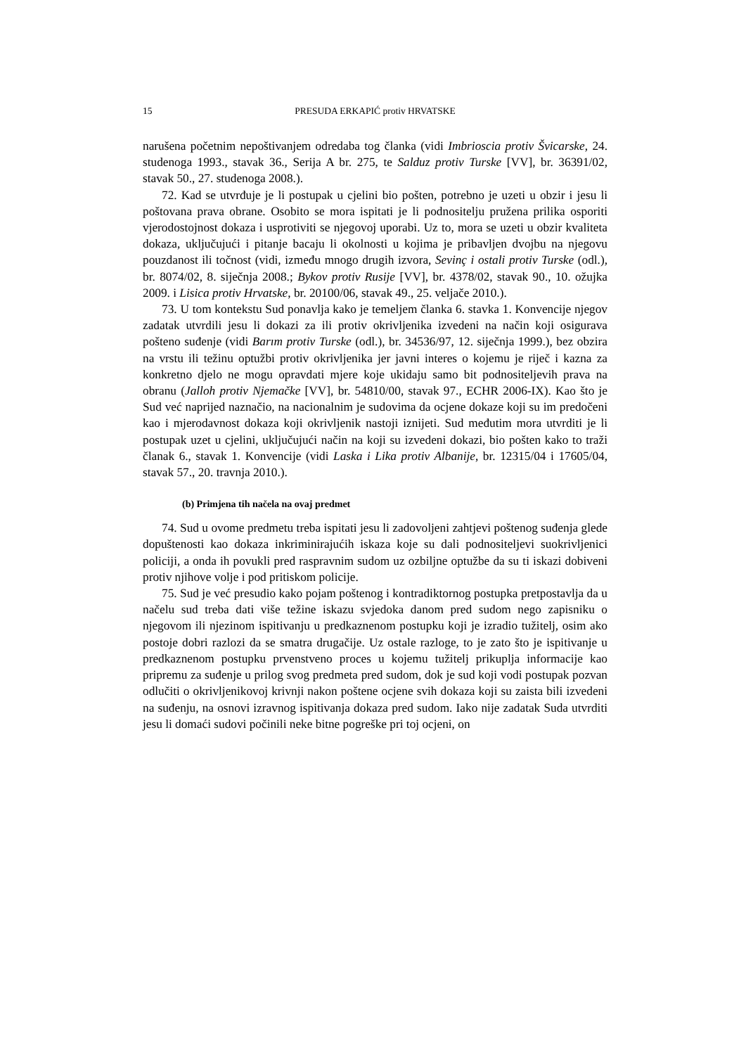15 PRESUDA ERKAPIĆ protiv HRVATSKE
narušena početnim nepoštivanjem odredaba tog članka (vidi Imbrioscia protiv Švicarske, 24. studenoga 1993., stavak 36., Serija A br. 275, te Salduz protiv Turske [VV], br. 36391/02, stavak 50., 27. studenoga 2008.).
72. Kad se utvrđuje je li postupak u cjelini bio pošten, potrebno je uzeti u obzir i jesu li poštovana prava obrane. Osobito se mora ispitati je li podnositelju pružena prilika osporiti vjerodostojnost dokaza i usprotiviti se njegovoj uporabi. Uz to, mora se uzeti u obzir kvaliteta dokaza, uključujući i pitanje bacaju li okolnosti u kojima je pribavljen dvojbu na njegovu pouzdanost ili točnost (vidi, između mnogo drugih izvora, Sevinç i ostali protiv Turske (odl.), br. 8074/02, 8. siječnja 2008.; Bykov protiv Rusije [VV], br. 4378/02, stavak 90., 10. ožujka 2009. i Lisica protiv Hrvatske, br. 20100/06, stavak 49., 25. veljače 2010.).
73. U tom kontekstu Sud ponavlja kako je temeljem članka 6. stavka 1. Konvencije njegov zadatak utvrdili jesu li dokazi za ili protiv okrivljenika izvedeni na način koji osigurava pošteno suđenje (vidi Barım protiv Turske (odl.), br. 34536/97, 12. siječnja 1999.), bez obzira na vrstu ili težinu optužbi protiv okrivljenika jer javni interes o kojemu je riječ i kazna za konkretno djelo ne mogu opravdati mjere koje ukidaju samo bit podnositeljevih prava na obranu (Jalloh protiv Njemačke [VV], br. 54810/00, stavak 97., ECHR 2006-IX). Kao što je Sud već naprijed naznačio, na nacionalnim je sudovima da ocjene dokaze koji su im predočeni kao i mjerodavnost dokaza koji okrivljenik nastoji iznijeti. Sud međutim mora utvrditi je li postupak uzet u cjelini, uključujući način na koji su izvedeni dokazi, bio pošten kako to traži članak 6., stavak 1. Konvencije (vidi Laska i Lika protiv Albanije, br. 12315/04 i 17605/04, stavak 57., 20. travnja 2010.).
(b) Primjena tih načela na ovaj predmet
74. Sud u ovome predmetu treba ispitati jesu li zadovoljeni zahtjevi poštenog suđenja glede dopuštenosti kao dokaza inkriminirajućih iskaza koje su dali podnositeljevi suokrivljenici policiji, a onda ih povukli pred raspravnim sudom uz ozbiljne optužbe da su ti iskazi dobiveni protiv njihove volje i pod pritiskom policije.
75. Sud je već presudio kako pojam poštenog i kontradiktornog postupka pretpostavlja da u načelu sud treba dati više težine iskazu svjedoka danom pred sudom nego zapisniku o njegovom ili njezinom ispitivanju u predkaznenom postupku koji je izradio tužitelj, osim ako postoje dobri razlozi da se smatra drugačije. Uz ostale razloge, to je zato što je ispitivanje u predkaznenom postupku prvenstveno proces u kojemu tužitelj prikuplja informacije kao pripremu za suđenje u prilog svog predmeta pred sudom, dok je sud koji vodi postupak pozvan odlučiti o okrivljenikovoj krivnji nakon poštene ocjene svih dokaza koji su zaista bili izvedeni na suđenju, na osnovi izravnog ispitivanja dokaza pred sudom. Iako nije zadatak Suda utvrditi jesu li domaći sudovi počinili neke bitne pogreške pri toj ocjeni, on